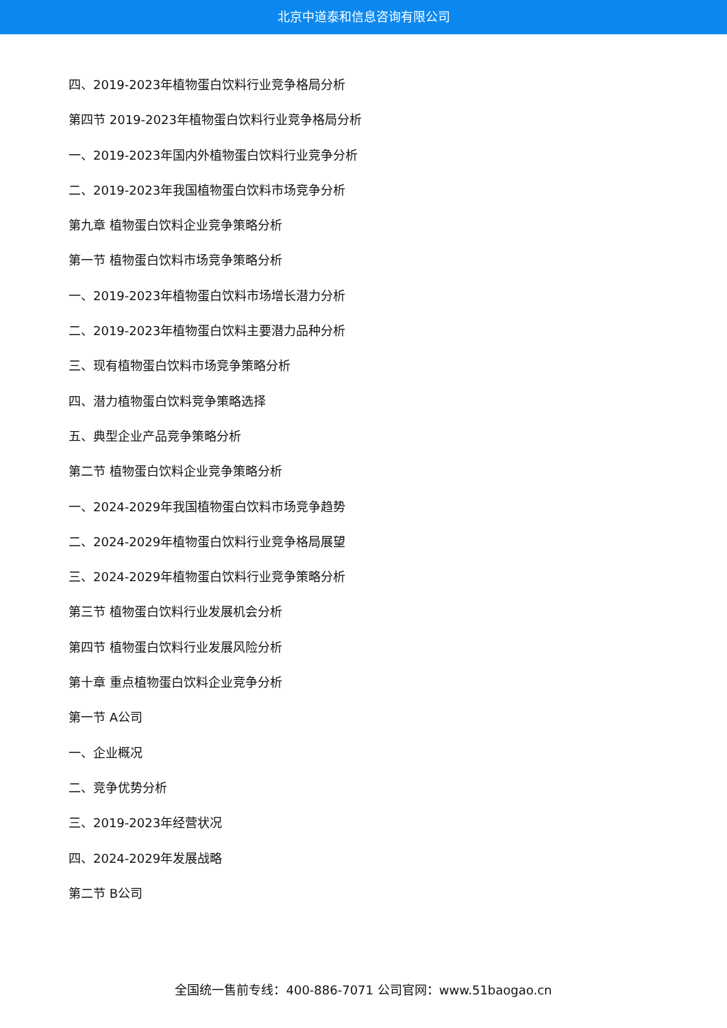北京中道泰和信息咨询有限公司
四、2019-2023年植物蛋白饮料行业竞争格局分析
第四节 2019-2023年植物蛋白饮料行业竞争格局分析
一、2019-2023年国内外植物蛋白饮料行业竞争分析
二、2019-2023年我国植物蛋白饮料市场竞争分析
第九章 植物蛋白饮料企业竞争策略分析
第一节 植物蛋白饮料市场竞争策略分析
一、2019-2023年植物蛋白饮料市场增长潜力分析
二、2019-2023年植物蛋白饮料主要潜力品种分析
三、现有植物蛋白饮料市场竞争策略分析
四、潜力植物蛋白饮料竞争策略选择
五、典型企业产品竞争策略分析
第二节 植物蛋白饮料企业竞争策略分析
一、2024-2029年我国植物蛋白饮料市场竞争趋势
二、2024-2029年植物蛋白饮料行业竞争格局展望
三、2024-2029年植物蛋白饮料行业竞争策略分析
第三节 植物蛋白饮料行业发展机会分析
第四节 植物蛋白饮料行业发展风险分析
第十章 重点植物蛋白饮料企业竞争分析
第一节 A公司
一、企业概况
二、竞争优势分析
三、2019-2023年经营状况
四、2024-2029年发展战略
第二节 B公司
全国统一售前专线：400-886-7071 公司官网：www.51baogao.cn